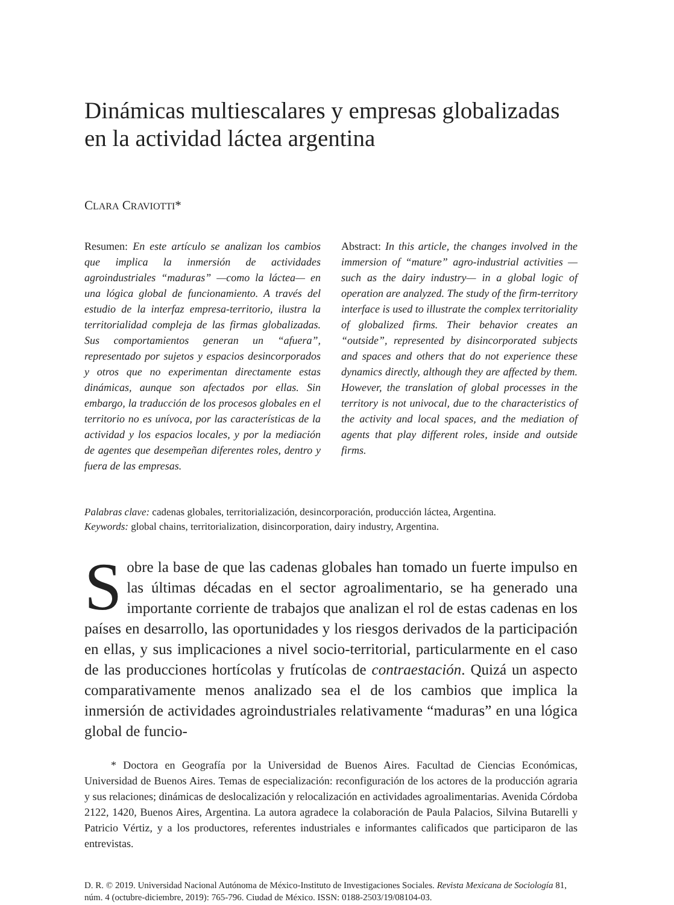Dinámicas multiescalares y empresas globalizadas en la actividad láctea argentina
CLARA CRAVIOTTI*
Resumen: En este artículo se analizan los cambios que implica la inmersión de actividades agroindustriales “maduras” —como la láctea— en una lógica global de funcionamiento. A través del estudio de la interfaz empresa-territorio, ilustra la territorialidad compleja de las firmas globalizadas. Sus comportamientos generan un “afuera”, representado por sujetos y espacios desincorporados y otros que no experimentan directamente estas dinámicas, aunque son afectados por ellas. Sin embargo, la traducción de los procesos globales en el territorio no es unívoca, por las características de la actividad y los espacios locales, y por la mediación de agentes que desempeñan diferentes roles, dentro y fuera de las empresas.
Abstract: In this article, the changes involved in the immersion of “mature” agro-industrial activities —such as the dairy industry— in a global logic of operation are analyzed. The study of the firm-territory interface is used to illustrate the complex territoriality of globalized firms. Their behavior creates an “outside”, represented by disincorporated subjects and spaces and others that do not experience these dynamics directly, although they are affected by them. However, the translation of global processes in the territory is not univocal, due to the characteristics of the activity and local spaces, and the mediation of agents that play different roles, inside and outside firms.
Palabras clave: cadenas globales, territorialización, desincorporación, producción láctea, Argentina.
Keywords: global chains, territorialization, disincorporation, dairy industry, Argentina.
Sobre la base de que las cadenas globales han tomado un fuerte impulso en las últimas décadas en el sector agroalimentario, se ha generado una importante corriente de trabajos que analizan el rol de estas cadenas en los países en desarrollo, las oportunidades y los riesgos derivados de la participación en ellas, y sus implicaciones a nivel socio-territorial, particularmente en el caso de las producciones hortícolas y frutícolas de contraestación. Quizá un aspecto comparativamente menos analizado sea el de los cambios que implica la inmersión de actividades agroindustriales relativamente “maduras” en una lógica global de funcio-
* Doctora en Geografía por la Universidad de Buenos Aires. Facultad de Ciencias Económicas, Universidad de Buenos Aires. Temas de especialización: reconfiguración de los actores de la producción agraria y sus relaciones; dinámicas de deslocalización y relocalización en actividades agroalimentarias. Avenida Córdoba 2122, 1420, Buenos Aires, Argentina. La autora agradece la colaboración de Paula Palacios, Silvina Butarelli y Patricio Vértiz, y a los productores, referentes industriales e informantes calificados que participaron de las entrevistas.
D. R. © 2019. Universidad Nacional Autónoma de México-Instituto de Investigaciones Sociales. Revista Mexicana de Sociología 81, núm. 4 (octubre-diciembre, 2019): 765-796. Ciudad de México. ISSN: 0188-2503/19/08104-03.